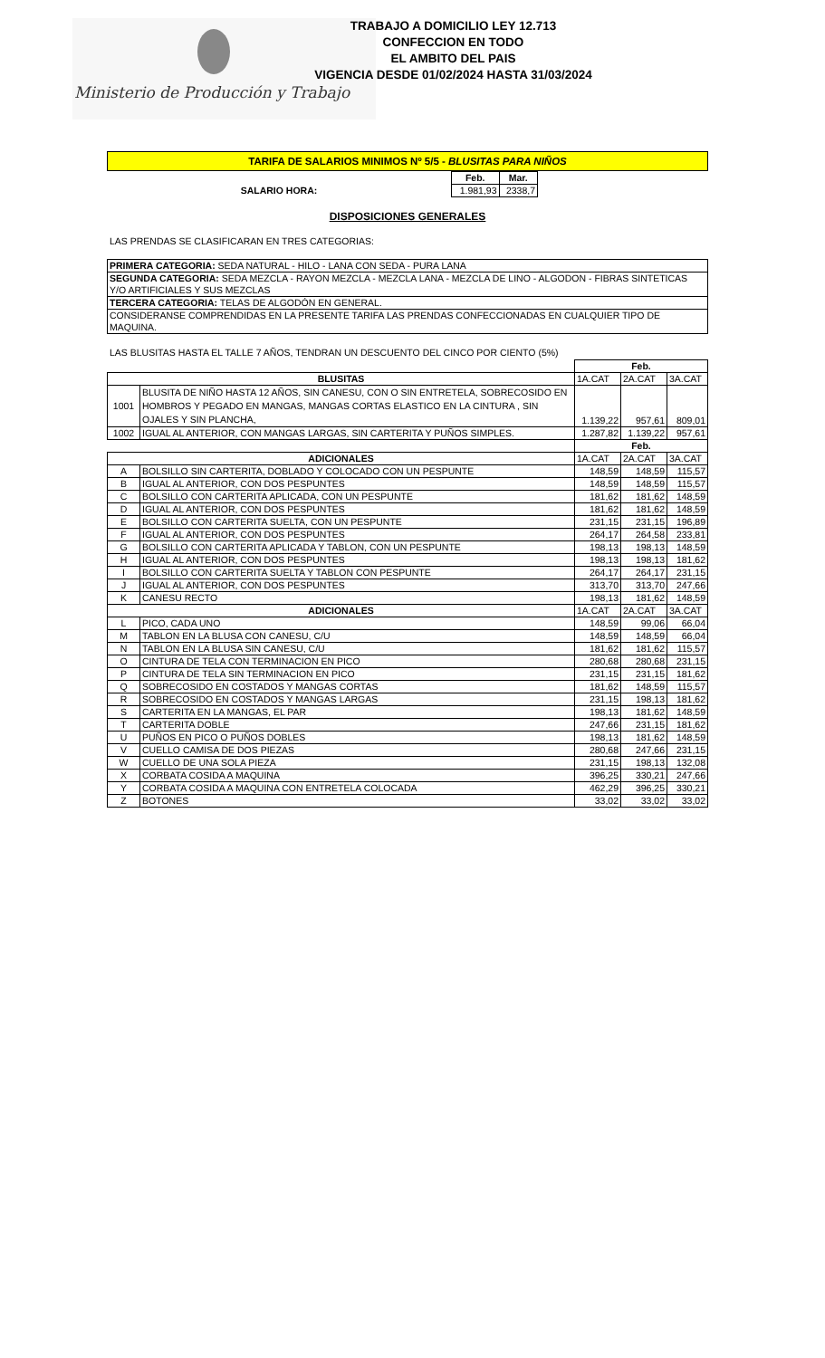Ministerio de Producción y Trabajo
TRABAJO A DOMICILIO LEY 12.713
CONFECCION EN TODO
EL AMBITO DEL PAIS
VIGENCIA DESDE 01/02/2024 HASTA 31/03/2024
TARIFA DE SALARIOS MINIMOS Nº 5/5 - BLUSITAS PARA NIÑOS
SALARIO HORA:
| Feb. | Mar. |
| --- | --- |
| 1.981,93 | 2338,7 |
DISPOSICIONES GENERALES
LAS PRENDAS SE CLASIFICARAN EN TRES CATEGORIAS:
| PRIMERA CATEGORIA: SEDA NATURAL - HILO - LANA CON SEDA - PURA LANA |
| SEGUNDA CATEGORIA: SEDA MEZCLA - RAYON MEZCLA - MEZCLA LANA - MEZCLA DE LINO - ALGODON - FIBRAS SINTETICAS Y/O ARTIFICIALES Y SUS MEZCLAS |
| TERCERA CATEGORIA: TELAS DE ALGODÓN EN GENERAL. |
| CONSIDERANSE COMPRENDIDAS EN LA PRESENTE TARIFA LAS PRENDAS CONFECCIONADAS EN CUALQUIER TIPO DE MAQUINA. |
LAS BLUSITAS HASTA EL TALLE 7 AÑOS, TENDRAN UN DESCUENTO DEL CINCO POR CIENTO (5%)
| | | Feb. | | |
| BLUSITAS | | 1A.CAT | 2A.CAT | 3A.CAT |
| 1001 | BLUSITA DE NIÑO HASTA 12 AÑOS, SIN CANESU, CON O SIN ENTRETELA, SOBRECOSIDO EN HOMBROS Y PEGADO EN MANGAS, MANGAS CORTAS ELASTICO EN LA CINTURA , SIN OJALES Y SIN PLANCHA, | 1.139,22 | 957,61 | 809,01 |
| 1002 | IGUAL AL ANTERIOR, CON MANGAS LARGAS, SIN CARTERITA Y PUÑOS SIMPLES. | 1.287,82 | 1.139,22 | 957,61 |
| | | Feb. | | |
| ADICIONALES | | 1A.CAT | 2A.CAT | 3A.CAT |
| A | BOLSILLO SIN CARTERITA, DOBLADO Y COLOCADO CON UN PESPUNTE | 148,59 | 148,59 | 115,57 |
| B | IGUAL AL ANTERIOR, CON DOS PESPUNTES | 148,59 | 148,59 | 115,57 |
| C | BOLSILLO CON CARTERITA APLICADA, CON UN PESPUNTE | 181,62 | 181,62 | 148,59 |
| D | IGUAL AL ANTERIOR, CON DOS PESPUNTES | 181,62 | 181,62 | 148,59 |
| E | BOLSILLO CON CARTERITA SUELTA, CON UN PESPUNTE | 231,15 | 231,15 | 196,89 |
| F | IGUAL AL ANTERIOR, CON DOS PESPUNTES | 264,17 | 264,58 | 233,81 |
| G | BOLSILLO CON CARTERITA APLICADA Y TABLON, CON UN PESPUNTE | 198,13 | 198,13 | 148,59 |
| H | IGUAL AL ANTERIOR, CON DOS PESPUNTES | 198,13 | 198,13 | 181,62 |
| I | BOLSILLO CON CARTERITA SUELTA Y TABLON CON PESPUNTE | 264,17 | 264,17 | 231,15 |
| J | IGUAL AL ANTERIOR, CON DOS PESPUNTES | 313,70 | 313,70 | 247,66 |
| K | CANESU RECTO | 198,13 | 181,62 | 148,59 |
| ADICIONALES | | 1A.CAT | 2A.CAT | 3A.CAT |
| L | PICO, CADA UNO | 148,59 | 99,06 | 66,04 |
| M | TABLON EN LA BLUSA CON CANESU, C/U | 148,59 | 148,59 | 66,04 |
| N | TABLON EN LA BLUSA SIN CANESU, C/U | 181,62 | 181,62 | 115,57 |
| O | CINTURA DE TELA CON TERMINACION EN PICO | 280,68 | 280,68 | 231,15 |
| P | CINTURA DE TELA SIN TERMINACION EN PICO | 231,15 | 231,15 | 181,62 |
| Q | SOBRECOSIDO EN COSTADOS Y MANGAS CORTAS | 181,62 | 148,59 | 115,57 |
| R | SOBRECOSIDO EN COSTADOS Y MANGAS LARGAS | 231,15 | 198,13 | 181,62 |
| S | CARTERITA EN LA MANGAS, EL PAR | 198,13 | 181,62 | 148,59 |
| T | CARTERITA DOBLE | 247,66 | 231,15 | 181,62 |
| U | PUÑOS EN PICO O PUÑOS DOBLES | 198,13 | 181,62 | 148,59 |
| V | CUELLO CAMISA DE DOS PIEZAS | 280,68 | 247,66 | 231,15 |
| W | CUELLO DE UNA SOLA PIEZA | 231,15 | 198,13 | 132,08 |
| X | CORBATA COSIDA A MAQUINA | 396,25 | 330,21 | 247,66 |
| Y | CORBATA COSIDA A MAQUINA CON ENTRETELA COLOCADA | 462,29 | 396,25 | 330,21 |
| Z | BOTONES | 33,02 | 33,02 | 33,02 |